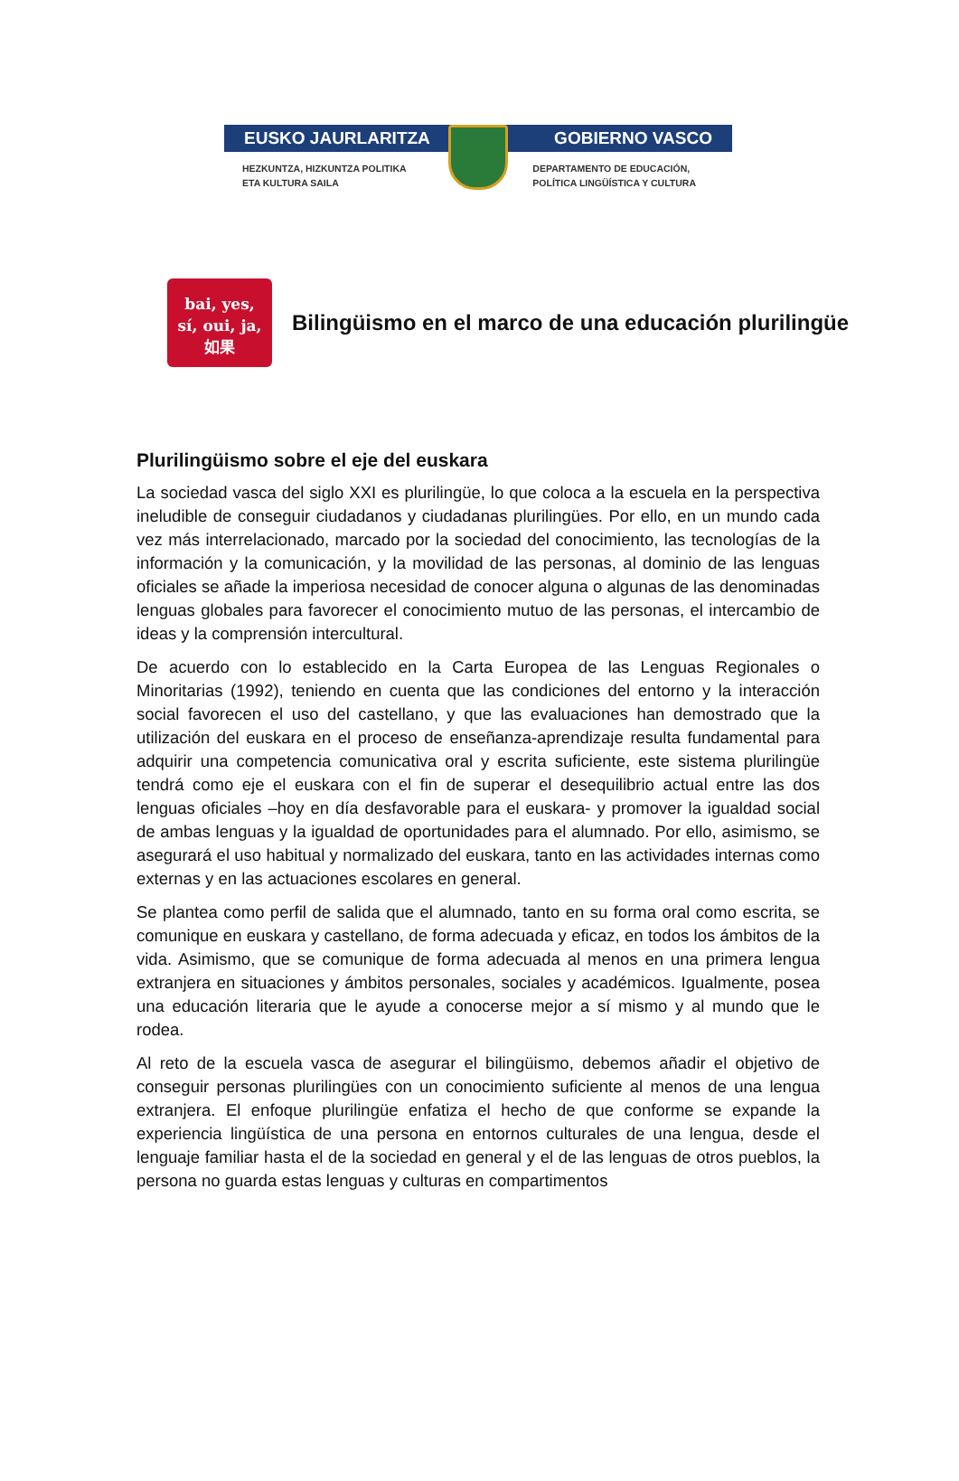EUSKO JAURLARITZA GOBIERNO VASCO
HEZKUNTZA, HIZKUNTZA POLITIKA
ETA KULTURA SAILA DEPARTAMENTO DE EDUCACIÓN,
POLÍTICA LINGÜÍSTICA Y CULTURA
bai, yes,
sí, oui, ja,
如果
Bilingüismo en el marco de una educación plurilingüe
Plurilingüismo sobre el eje del euskara
La sociedad vasca del siglo XXI es plurilingüe, lo que coloca a la escuela en la perspectiva ineludible de conseguir ciudadanos y ciudadanas plurilingües. Por ello, en un mundo cada vez más interrelacionado, marcado por la sociedad del conocimiento, las tecnologías de la información y la comunicación, y la movilidad de las personas, al dominio de las lenguas oficiales se añade la imperiosa necesidad de conocer alguna o algunas de las denominadas lenguas globales para favorecer el conocimiento mutuo de las personas, el intercambio de ideas y la comprensión intercultural.
De acuerdo con lo establecido en la Carta Europea de las Lenguas Regionales o Minoritarias (1992), teniendo en cuenta que las condiciones del entorno y la interacción social favorecen el uso del castellano, y que las evaluaciones han demostrado que la utilización del euskara en el proceso de enseñanza-aprendizaje resulta fundamental para adquirir una competencia comunicativa oral y escrita suficiente, este sistema plurilingüe tendrá como eje el euskara con el fin de superar el desequilibrio actual entre las dos lenguas oficiales –hoy en día desfavorable para el euskara- y promover la igualdad social de ambas lenguas y la igualdad de oportunidades para el alumnado. Por ello, asimismo, se asegurará el uso habitual y normalizado del euskara, tanto en las actividades internas como externas y en las actuaciones escolares en general.
Se plantea como perfil de salida que el alumnado, tanto en su forma oral como escrita, se comunique en euskara y castellano, de forma adecuada y eficaz, en todos los ámbitos de la vida. Asimismo, que se comunique de forma adecuada al menos en una primera lengua extranjera en situaciones y ámbitos personales, sociales y académicos. Igualmente, posea una educación literaria que le ayude a conocerse mejor a sí mismo y al mundo que le rodea.
Al reto de la escuela vasca de asegurar el bilingüismo, debemos añadir el objetivo de conseguir personas plurilingües con un conocimiento suficiente al menos de una lengua extranjera. El enfoque plurilingüe enfatiza el hecho de que conforme se expande la experiencia lingüística de una persona en entornos culturales de una lengua, desde el lenguaje familiar hasta el de la sociedad en general y el de las lenguas de otros pueblos, la persona no guarda estas lenguas y culturas en compartimentos